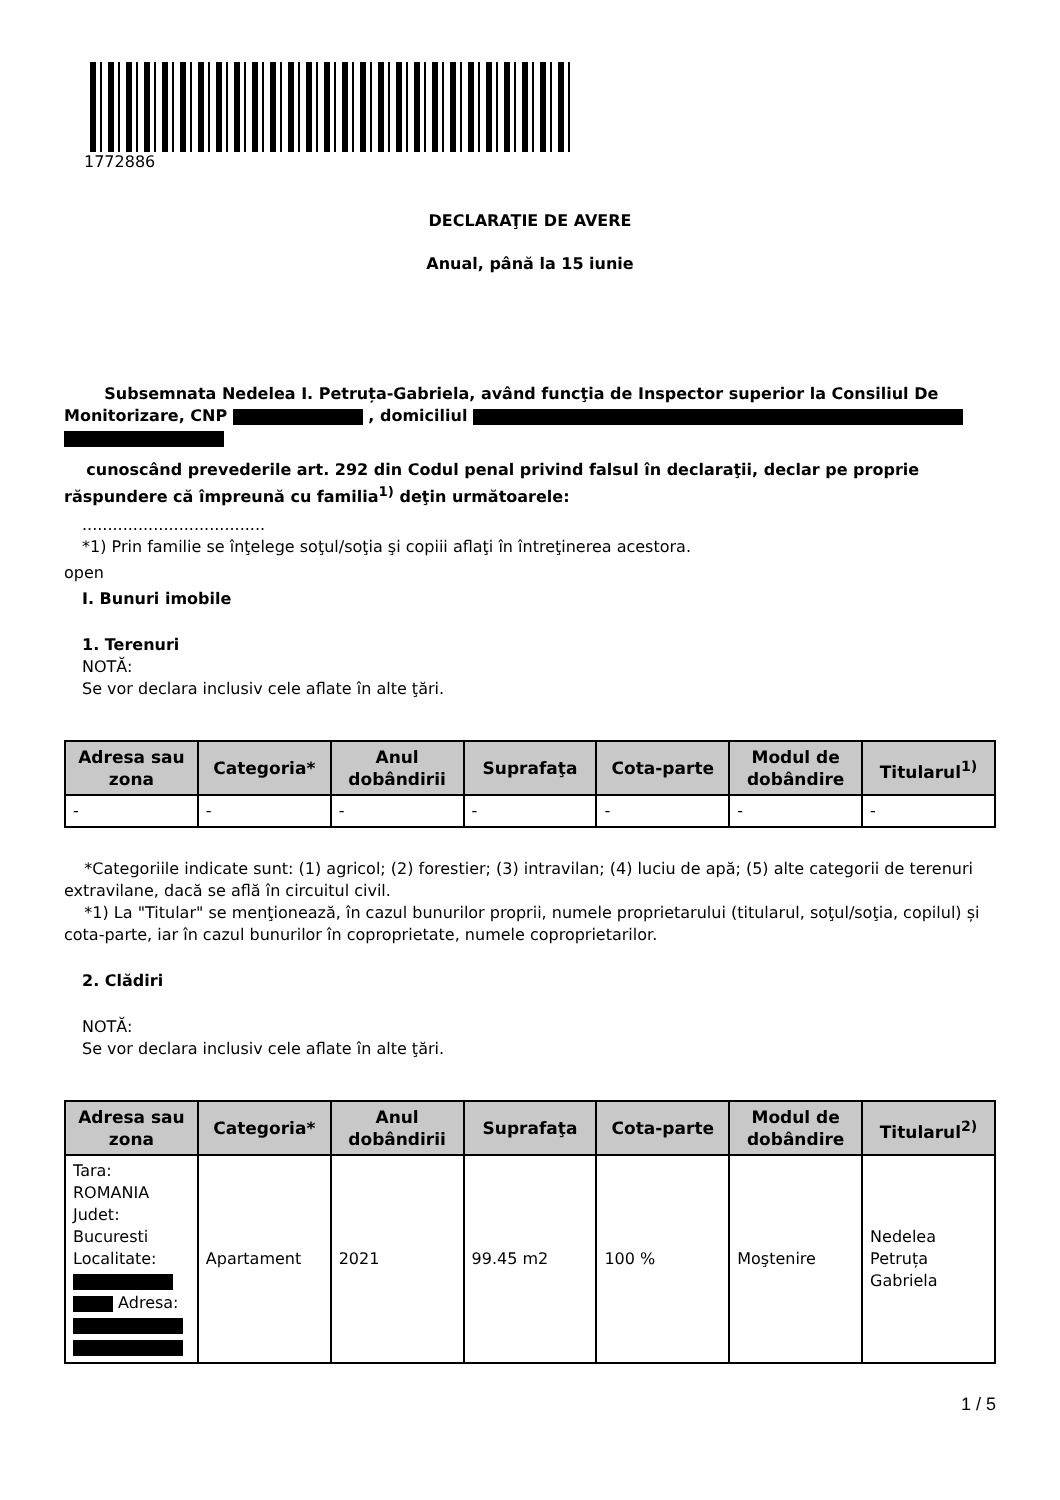1772886
DECLARAŢIE DE AVERE
Anual, până la 15 iunie
Subsemnata Nedelea I. Petruța-Gabriela, având funcţia de Inspector superior la Consiliul De Monitorizare, CNP , domiciliul
cunoscând prevederile art. 292 din Codul penal privind falsul în declaraţii, declar pe proprie răspundere că împreună cu familia<sup>1)</sup> deţin următoarele:
....................................
*1) Prin familie se înţelege soţul/soţia şi copiii aflaţi în întreţinerea acestora.
open
I. Bunuri imobile
1. Terenuri
NOTĂ:
Se vor declara inclusiv cele aflate în alte ţări.
| Adresa sau zona | Categoria* | Anul dobândirii | Suprafaţa | Cota-parte | Modul de dobândire | Titularul<sup>1)</sup> |
| --- | --- | --- | --- | --- | --- | --- |
| - | - | - | - | - | - | - |
*Categoriile indicate sunt: (1) agricol; (2) forestier; (3) intravilan; (4) luciu de apă; (5) alte categorii de terenuri extravilane, dacă se află în circuitul civil.
*1) La "Titular" se menţionează, în cazul bunurilor proprii, numele proprietarului (titularul, soţul/soţia, copilul) și cota-parte, iar în cazul bunurilor în coproprietate, numele coproprietarilor.
2. Clădiri
NOTĂ:
Se vor declara inclusiv cele aflate în alte ţări.
| Adresa sau zona | Categoria* | Anul dobândirii | Suprafaţa | Cota-parte | Modul de dobândire | Titularul<sup>2)</sup> |
| --- | --- | --- | --- | --- | --- | --- |
| Tara: ROMANIA Judet: Bucuresti Localitate: Adresa: | Apartament | 2021 | 99.45 m2 | 100 % | Moştenire | Nedelea Petruța Gabriela |
1 / 5